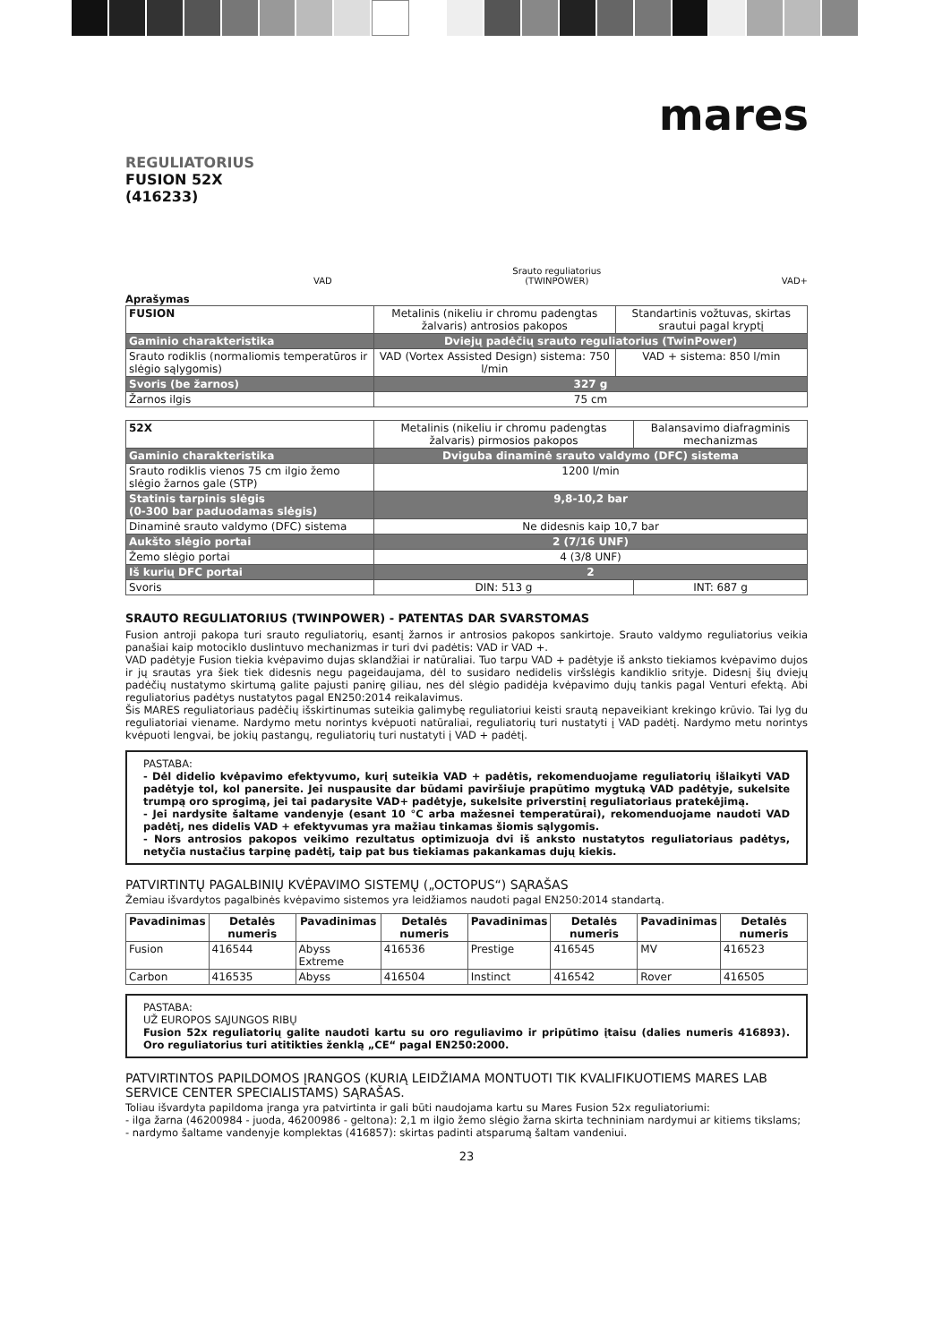mares
REGULIATORIUS
FUSION 52X
(416233)
VAD Srauto reguliatorius
(TWINPOWER) VAD+
Aprašymas
| FUSION | Metalinis (nikeliu ir chromu padengtas žalvaris) antrosios pakopos | Standartinis vožtuvas, skirtas srautui pagal kryptį |
| Gaminio charakteristika | Dviejų padėčių srauto reguliatorius (TwinPower) | |
| Srauto rodiklis (normaliomis temperatūros ir slėgio sąlygomis) | VAD (Vortex Assisted Design) sistema: 750 l/min | VAD + sistema: 850 l/min |
| Svoris (be žarnos) | 327 g | |
| Žarnos ilgis | 75 cm | |
| 52X | Metalinis (nikeliu ir chromu padengtas žalvaris) pirmosios pakopos | Balansavimo diafragminis mechanizmas |
| Gaminio charakteristika | Dviguba dinaminė srauto valdymo (DFC) sistema | |
| Srauto rodiklis vienos 75 cm ilgio žemo slėgio žarnos gale (STP) | 1200 l/min | |
| Statinis tarpinis slėgis (0-300 bar paduodamas slėgis) | 9,8-10,2 bar | |
| Dinaminė srauto valdymo (DFC) sistema | Ne didesnis kaip 10,7 bar | |
| Aukšto slėgio portai | 2 (7/16 UNF) | |
| Žemo slėgio portai | 4 (3/8 UNF) | |
| Iš kurių DFC portai | 2 | |
| Svoris | DIN: 513 g | INT: 687 g |
SRAUTO REGULIATORIUS (TWINPOWER) - PATENTAS DAR SVARSTOMAS
Fusion antroji pakopa turi srauto reguliatorių, esantį žarnos ir antrosios pakopos sankirtoje. Srauto valdymo reguliatorius veikia panašiai kaip motociklo duslintuvo mechanizmas ir turi dvi padėtis: VAD ir VAD +.
VAD padėtyje Fusion tiekia kvėpavimo dujas sklandžiai ir natūraliai. Tuo tarpu VAD + padėtyje iš anksto tiekiamos kvėpavimo dujos ir jų srautas yra šiek tiek didesnis negu pageidaujama, dėl to susidaro nedidelis viršslėgis kandiklio srityje. Didesnį šių dviejų padėčių nustatymo skirtumą galite pajusti panirę giliau, nes dėl slėgio padidėja kvėpavimo dujų tankis pagal Venturi efektą. Abi reguliatorius padėtys nustatytos pagal EN250:2014 reikalavimus.
Šis MARES reguliatoriaus padėčių išskirtinumas suteikia galimybę reguliatoriui keisti srautą nepaveikiant krekingo krūvio. Tai lyg du reguliatoriai viename. Nardymo metu norintys kvėpuoti natūraliai, reguliatorių turi nustatyti į VAD padėtį. Nardymo metu norintys kvėpuoti lengvai, be jokių pastangų, reguliatorių turi nustatyti į VAD + padėtį.
PASTABA:
- Dėl didelio kvėpavimo efektyvumo, kurį suteikia VAD + padėtis, rekomenduojame reguliatorių išlaikyti VAD padėtyje tol, kol panersite. Jei nuspausite dar būdami paviršiuje prapūtimo mygtuką VAD padėtyje, sukelsite trumpą oro sprogimą, jei tai padarysite VAD+ padėtyje, sukelsite priverstinį reguliatoriaus pratekėjimą.
- Jei nardysite šaltame vandenyje (esant 10 °C arba mažesnei temperatūrai), rekomenduojame naudoti VAD padėtį, nes didelis VAD + efektyvumas yra mažiau tinkamas šiomis sąlygomis.
- Nors antrosios pakopos veikimo rezultatus optimizuoja dvi iš anksto nustatytos reguliatoriaus padėtys, netyčia nustačius tarpinę padėtį, taip pat bus tiekiamas pakankamas dujų kiekis.
PATVIRTINTŲ PAGALBINIŲ KVĖPAVIMO SISTEMŲ („OCTOPUS“) SĄRAŠAS
Žemiau išvardytos pagalbinės kvėpavimo sistemos yra leidžiamos naudoti pagal EN250:2014 standartą.
| Pavadinimas | Detalės numeris | Pavadinimas | Detalės numeris | Pavadinimas | Detalės numeris | Pavadinimas | Detalės numeris |
| --- | --- | --- | --- | --- | --- | --- | --- |
| Fusion | 416544 | Abyss Extreme | 416536 | Prestige | 416545 | MV | 416523 |
| Carbon | 416535 | Abyss | 416504 | Instinct | 416542 | Rover | 416505 |
PASTABA:
UŽ EUROPOS SĄJUNGOS RIBŲ
Fusion 52x reguliatorių galite naudoti kartu su oro reguliavimo ir pripūtimo įtaisu (dalies numeris 416893). Oro reguliatorius turi atitikties ženklą „CE“ pagal EN250:2000.
PATVIRTINTOS PAPILDOMOS ĮRANGOS (KURIĄ LEIDŽIAMA MONTUOTI TIK KVALIFIKUOTIEMS MARES LAB SERVICE CENTER SPECIALISTAMS) SĄRAŠAS.
Toliau išvardyta papildoma įranga yra patvirtinta ir gali būti naudojama kartu su Mares Fusion 52x reguliatoriumi:
- ilga žarna (46200984 - juoda, 46200986 - geltona): 2,1 m ilgio žemo slėgio žarna skirta techniniam nardymui ar kitiems tikslams;
- nardymo šaltame vandenyje komplektas (416857): skirtas padinti atsparumą šaltam vandeniui.
23